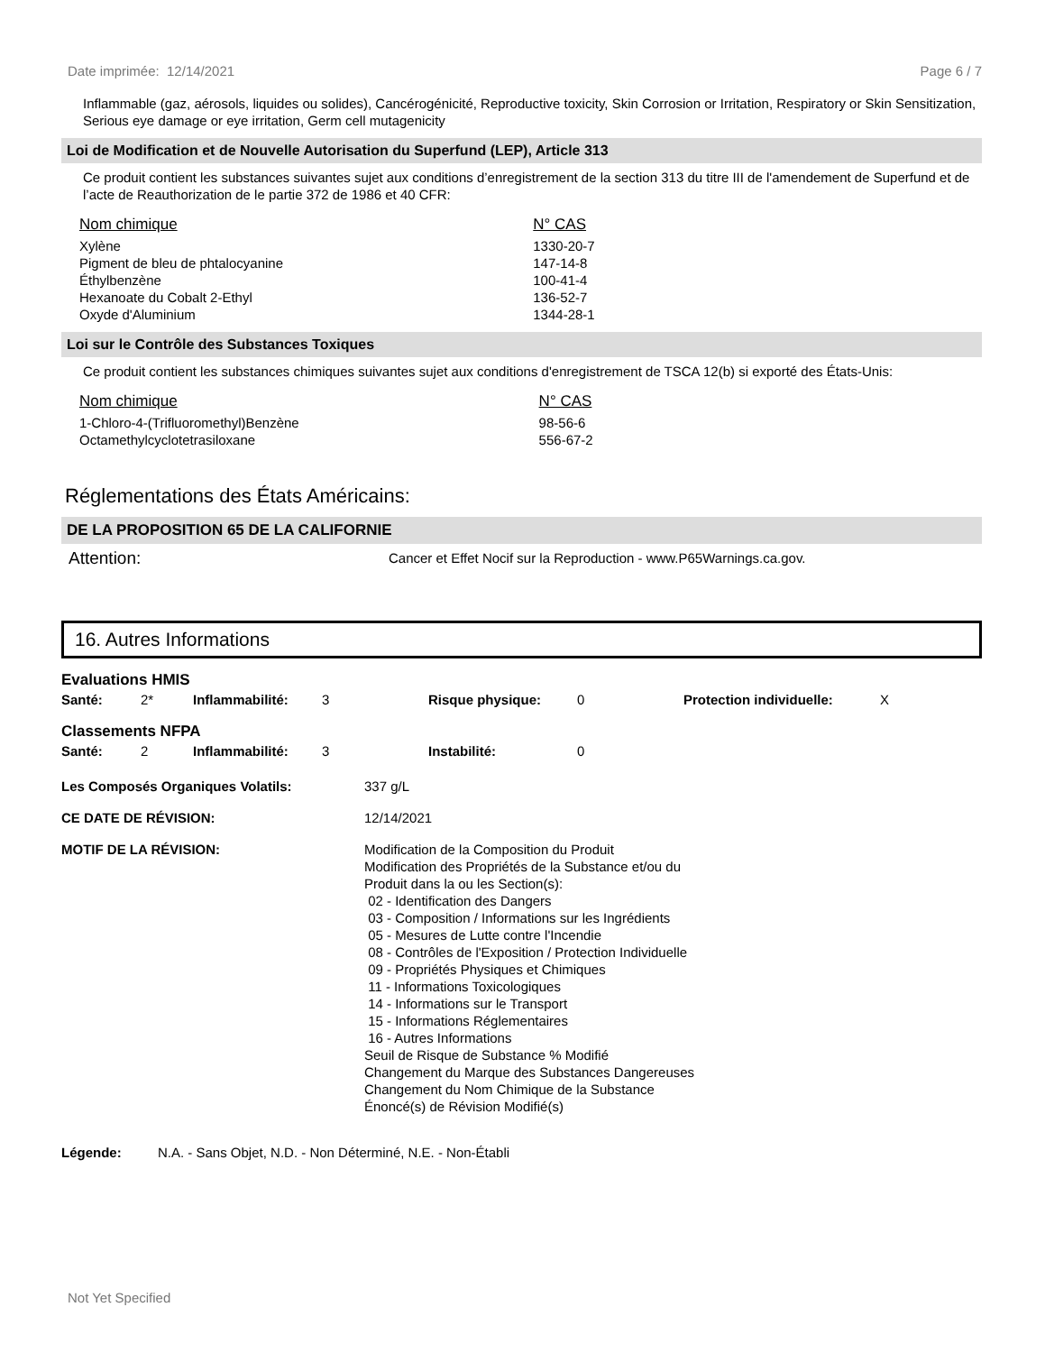Date imprimée: 12/14/2021 Page 6 / 7
Inflammable (gaz, aérosols, liquides ou solides), Cancérogénicité, Reproductive toxicity, Skin Corrosion or Irritation, Respiratory or Skin Sensitization, Serious eye damage or eye irritation, Germ cell mutagenicity
Loi de Modification et de Nouvelle Autorisation du Superfund (LEP), Article 313
Ce produit contient les substances suivantes sujet aux conditions d’enregistrement de la section 313 du titre III de l'amendement de Superfund et de l’acte de Reauthorization de le partie 372 de 1986 et 40 CFR:
| Nom chimique | N° CAS |
| --- | --- |
| Xylène | 1330-20-7 |
| Pigment de bleu de phtalocyanine | 147-14-8 |
| Éthylbenzène | 100-41-4 |
| Hexanoate du Cobalt 2-Ethyl | 136-52-7 |
| Oxyde d'Aluminium | 1344-28-1 |
Loi sur le Contrôle des Substances Toxiques
Ce produit contient les substances chimiques suivantes sujet aux conditions d'enregistrement de TSCA 12(b) si exporté des États-Unis:
| Nom chimique | N° CAS |
| --- | --- |
| 1-Chloro-4-(Trifluoromethyl)Benzène | 98-56-6 |
| Octamethylcyclotetrasiloxane | 556-67-2 |
Réglementations des États Américains:
DE LA PROPOSITION 65 DE LA CALIFORNIE
| Attention: | Cancer et Effet Nocif sur la Reproduction - www.P65Warnings.ca.gov. |
16. Autres Informations
Evaluations HMIS
| Santé: | 2* | Inflammabilité: | 3 | Risque physique: | 0 | Protection individuelle: | X |
Classements NFPA
| Santé: | 2 | Inflammabilité: | 3 | Instabilité: | 0 |
| Les Composés Organiques Volatils: | 337 g/L |
| CE DATE DE RÉVISION: | 12/14/2021 |
| MOTIF DE LA RÉVISION: | Modification de la Composition du Produit Modification des Propriétés de la Substance et/ou du Produit dans la ou les Section(s): 02 - Identification des Dangers 03 - Composition / Informations sur les Ingrédients 05 - Mesures de Lutte contre l'Incendie 08 - Contrôles de l'Exposition / Protection Individuelle 09 - Propriétés Physiques et Chimiques 11 - Informations Toxicologiques 14 - Informations sur le Transport 15 - Informations Réglementaires 16 - Autres Informations Seuil de Risque de Substance % Modifié Changement du Marque des Substances Dangereuses Changement du Nom Chimique de la Substance Énoncé(s) de Révision Modifié(s) |
| Légende: | N.A. - Sans Objet, N.D. - Non Déterminé, N.E. - Non-Établi |
Not Yet Specified